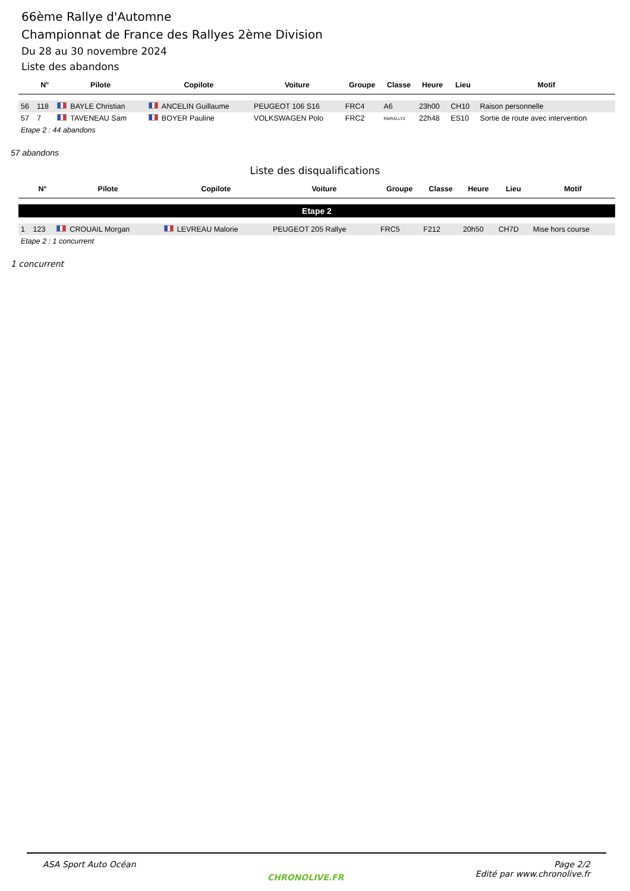66ème Rallye d'Automne
Championnat de France des Rallyes 2ème Division
Du 28 au 30 novembre 2024
Liste des abandons
| | N° | Pilote | Copilote | Voiture | Groupe | Classe | Heure | Lieu | Motif |
| --- | --- | --- | --- | --- | --- | --- | --- | --- | --- |
| 56 | 118 | BAYLE Christian | ANCELIN Guillaume | PEUGEOT 106 S16 | FRC4 | A6 | 23h00 | CH10 | Raison personnelle |
| 57 | 7 | TAVENEAU Sam | BOYER Pauline | VOLKSWAGEN Polo | FRC2 | R5/RALLY2 | 22h48 | ES10 | Sortie de route avec intervention |
| Etape 2 : 44 abandons | | | | | | | | | |
57 abandons
Liste des disqualifications
| | N° | Pilote | Copilote | Voiture | Groupe | Classe | Heure | Lieu | Motif |
| --- | --- | --- | --- | --- | --- | --- | --- | --- | --- |
| Etape 2 | | | | | | | | | |
| 1 | 123 | CROUAIL Morgan | LEVREAU Malorie | PEUGEOT 205 Rallye | FRC5 | F212 | 20h50 | CH7D | Mise hors course |
| Etape 2 : 1 concurrent | | | | | | | | | |
1 concurrent
ASA Sport Auto Océan
CHRONOLIVE.FR
Page 2/2
Edité par www.chronolive.fr